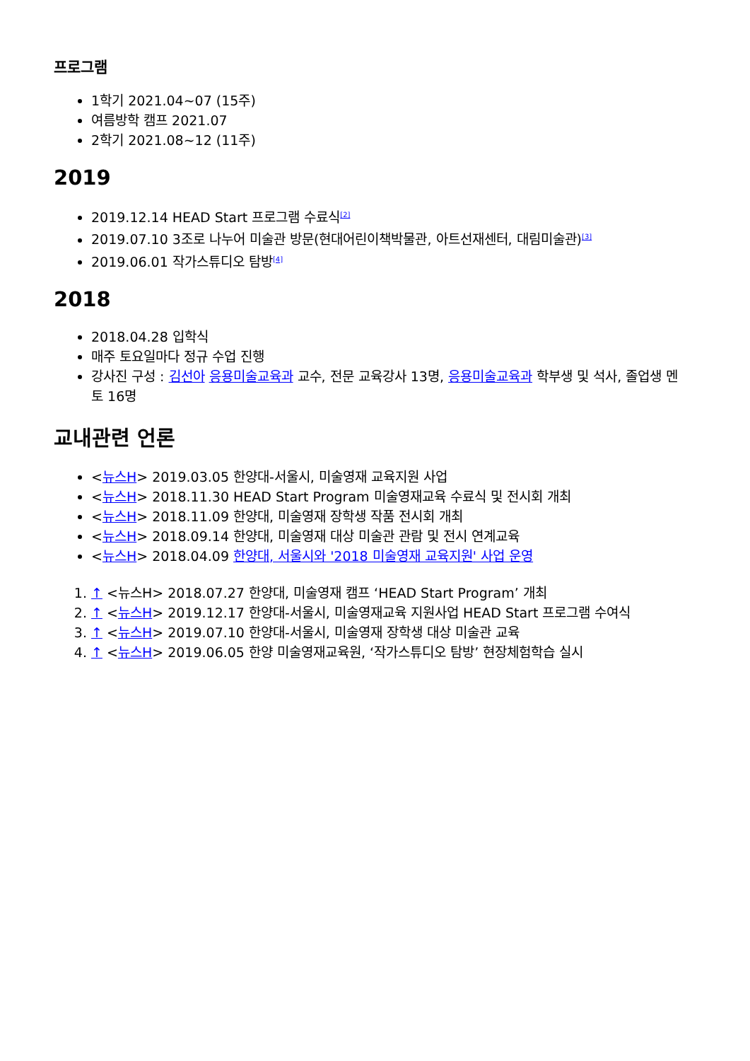프로그램
1학기 2021.04~07 (15주)
여름방학 캠프 2021.07
2학기 2021.08~12 (11주)
2019
2019.12.14 HEAD Start 프로그램 수료식<sup>[2]</sup>
2019.07.10 3조로 나누어 미술관 방문(현대어린이책박물관, 아트선재센터, 대림미술관)<sup>[3]</sup>
2019.06.01 작가스튜디오 탐방<sup>[4]</sup>
2018
2018.04.28 입학식
매주 토요일마다 정규 수업 진행
강사진 구성 : 김선아 응용미술교육과 교수, 전문 교육강사 13명, 응용미술교육과 학부생 및 석사, 졸업생 멘토 16명
교내관련 언론
<뉴스H> 2019.03.05 한양대-서울시, 미술영재 교육지원 사업
<뉴스H> 2018.11.30 HEAD Start Program 미술영재교육 수료식 및 전시회 개최
<뉴스H> 2018.11.09 한양대, 미술영재 장학생 작품 전시회 개최
<뉴스H> 2018.09.14 한양대, 미술영재 대상 미술관 관람 및 전시 연계교육
<뉴스H> 2018.04.09 한양대, 서울시와 '2018 미술영재 교육지원' 사업 운영
1. ↑ <뉴스H> 2018.07.27 한양대, 미술영재 캠프 ‘HEAD Start Program’ 개최
2. ↑ <뉴스H> 2019.12.17 한양대-서울시, 미술영재교육 지원사업 HEAD Start 프로그램 수여식
3. ↑ <뉴스H> 2019.07.10 한양대-서울시, 미술영재 장학생 대상 미술관 교육
4. ↑ <뉴스H> 2019.06.05 한양 미술영재교육원, ‘작가스튜디오 탐방’ 현장체험학습 실시